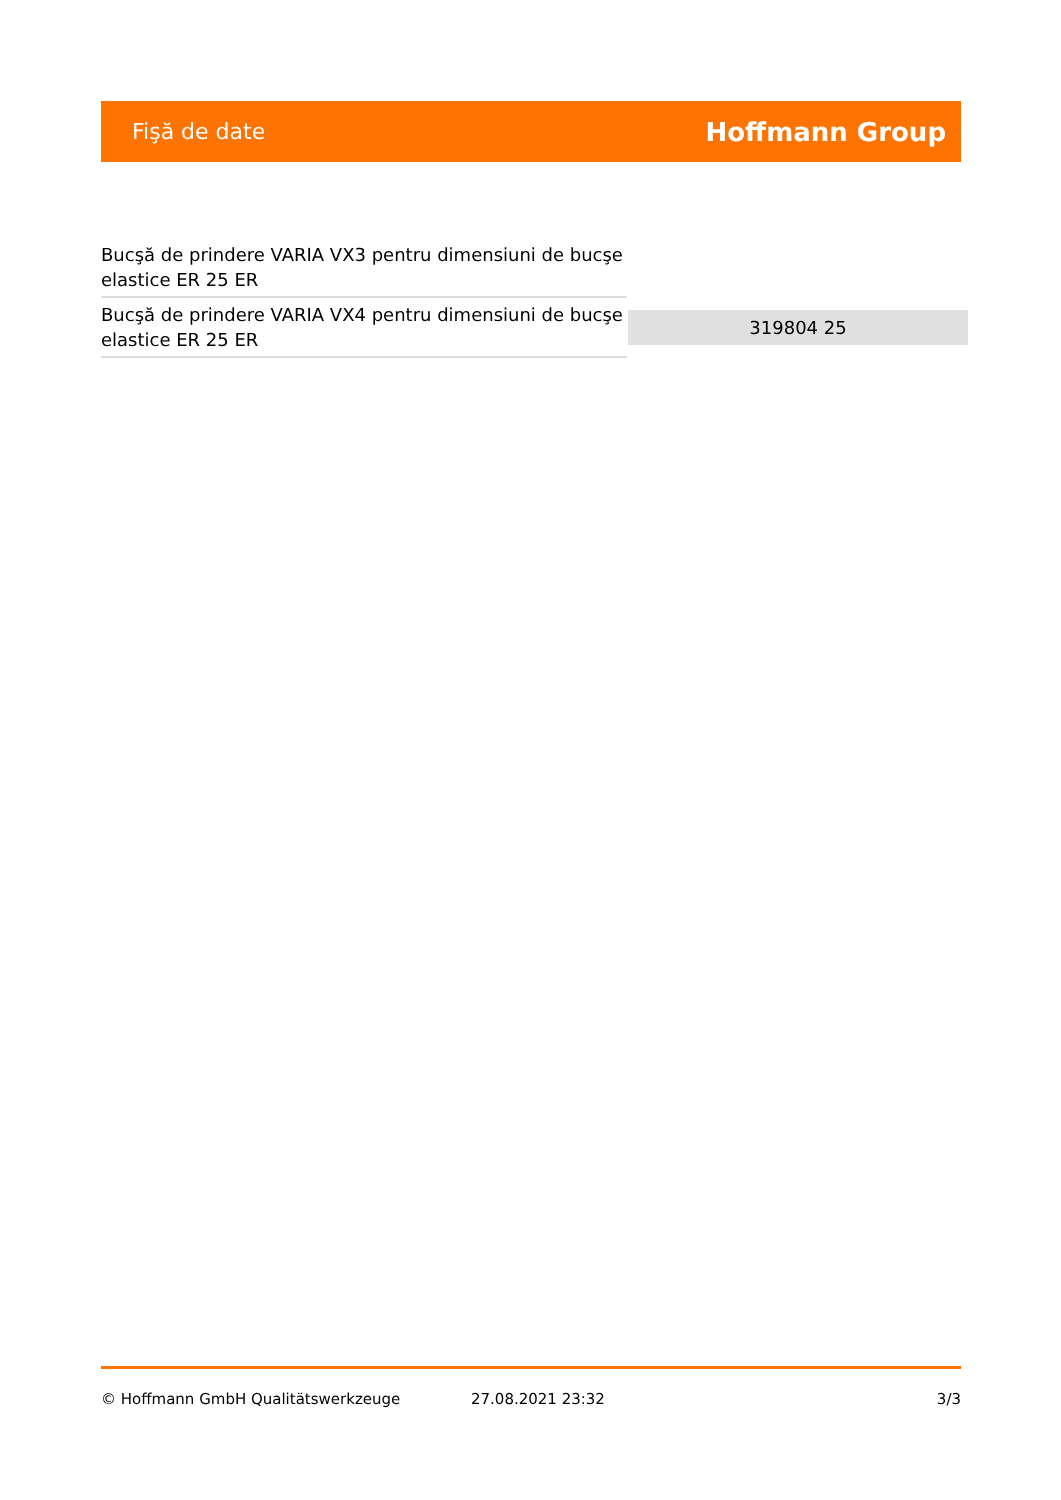Fişă de date Hoffmann Group
| Bucşă de prindere VARIA VX3 pentru dimensiuni de bucşe elastice ER 25 ER | |
| Bucşă de prindere VARIA VX4 pentru dimensiuni de bucşe elastice ER 25 ER | 319804 25 |
© Hoffmann GmbH Qualitätswerkzeuge 27.08.2021 23:32 3/3